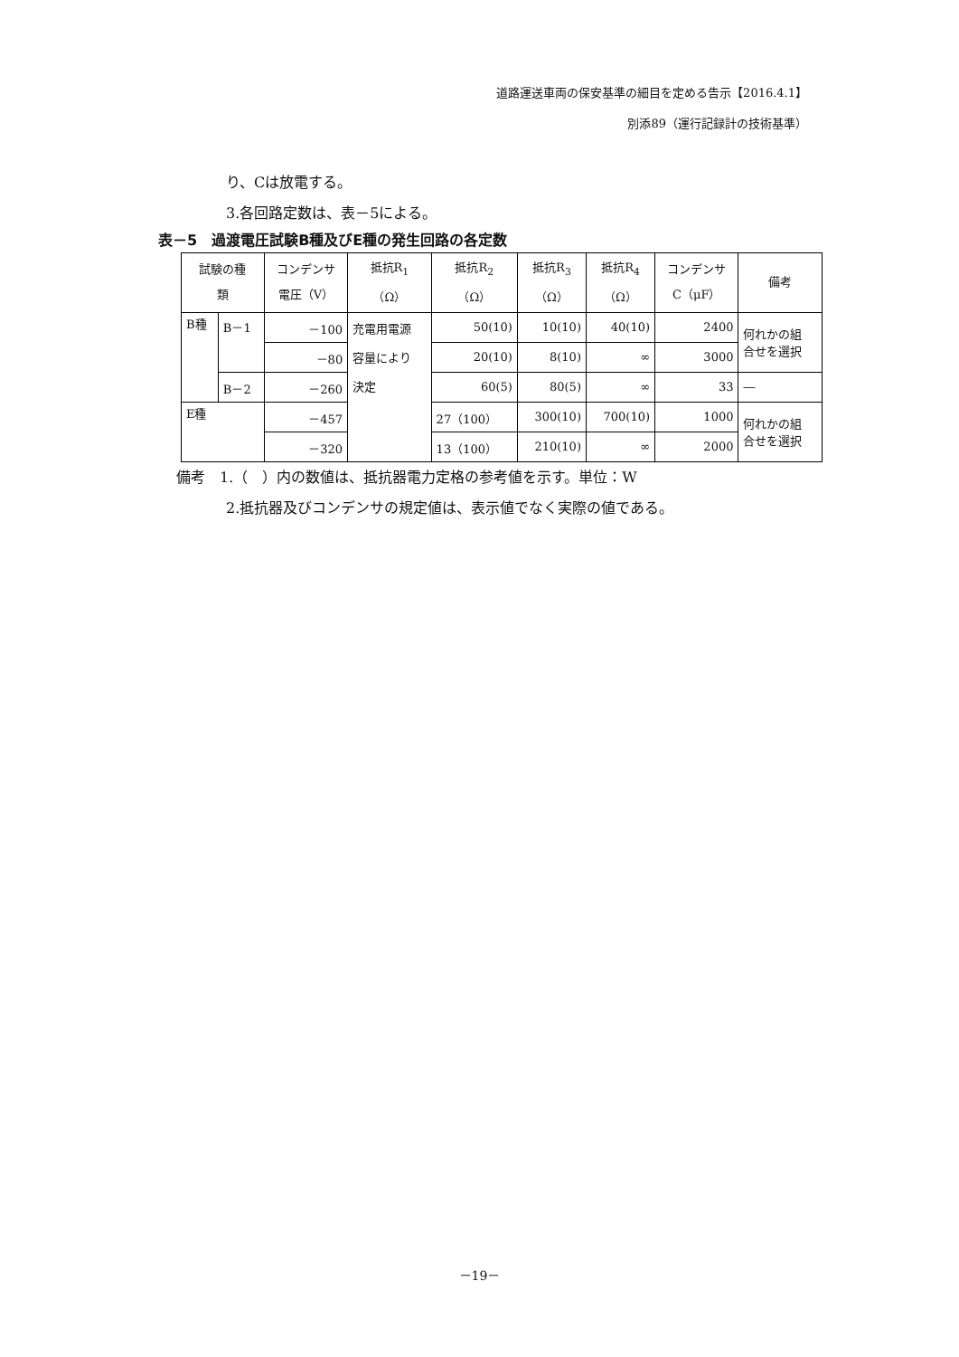道路運送車両の保安基準の細目を定める告示【2016.4.1】
別添89（運行記録計の技術基準）
り、Cは放電する。
3.各回路定数は、表－5による。
表－5　過渡電圧試験B種及びE種の発生回路の各定数
| 試験の種 類 | | コンデンサ 電圧（V） | 抵抗R<sub>1</sub> （Ω） | 抵抗R<sub>2</sub> （Ω） | 抵抗R<sub>3</sub> （Ω） | 抵抗R<sub>4</sub> （Ω） | コンデンサ C（μF） | 備考 |
| --- | --- | --- | --- | --- | --- | --- | --- | --- |
| B種 | B－1 | －100 | 充電用電源 容量により 決定 | 50(10) | 10(10) | 40(10) | 2400 | 何れかの組 合せを選択 |
| | | －80 | | 20(10) | 8(10) | ∞ | 3000 | |
| | B－2 | －260 | | 60(5) | 80(5) | ∞ | 33 | ― |
| E種 | | －457 | | 27（100） | 300(10) | 700(10) | 1000 | 何れかの組 合せを選択 |
| | | －320 | | 13（100） | 210(10) | ∞ | 2000 | |
備考　1.（　）内の数値は、抵抗器電力定格の参考値を示す。単位：W
2.抵抗器及びコンデンサの規定値は、表示値でなく実際の値である。
－19－